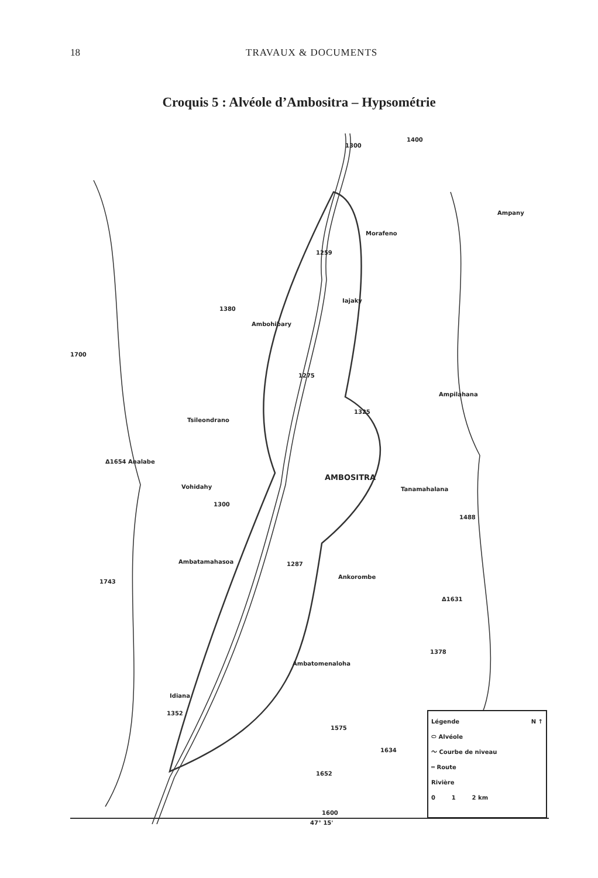18 TRAVAUX & DOCUMENTS
Croquis 5 : Alvéole d’Ambositra – Hypsométrie
1300
1400
Ampany
Morafeno
1259
Iajaky
1380
Ambohibary
1700
1275
Ampilahana
1325
Tsileondrano
Δ1654 Analabe
AMBOSITRA
Tanamahalana Vohidahy
1300
1488
Ambatamahasoa 1287
Ankorombe
1743
Δ1631
1378
Ambatomenaloha
Idiana
1352
1575
1634
1652
1600
47° 15'
Légende N ↑
⬭ Alvéole
〜 Courbe de niveau
═ Route
Rivière
0 1 2 km